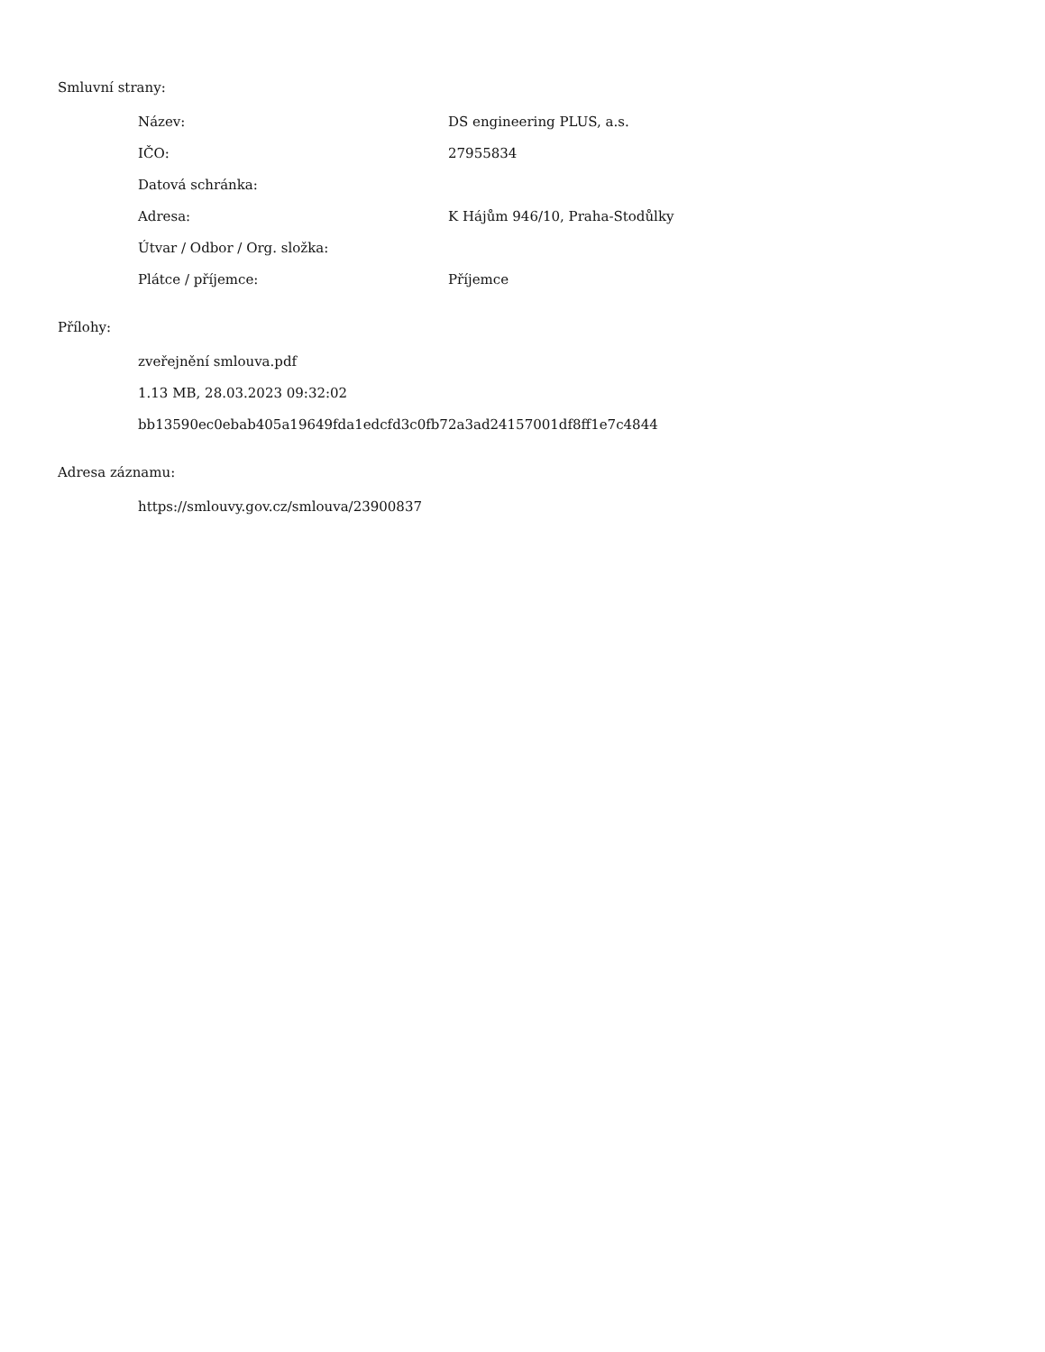Smluvní strany:
| Název: | DS engineering PLUS, a.s. |
| IČO: | 27955834 |
| Datová schránka: | |
| Adresa: | K Hájům 946/10, Praha-Stodůlky |
| Útvar / Odbor / Org. složka: | |
| Plátce / příjemce: | Příjemce |
Přílohy:
zveřejnění smlouva.pdf
1.13 MB, 28.03.2023 09:32:02
bb13590ec0ebab405a19649fda1edcfd3c0fb72a3ad24157001df8ff1e7c4844
Adresa záznamu:
https://smlouvy.gov.cz/smlouva/23900837